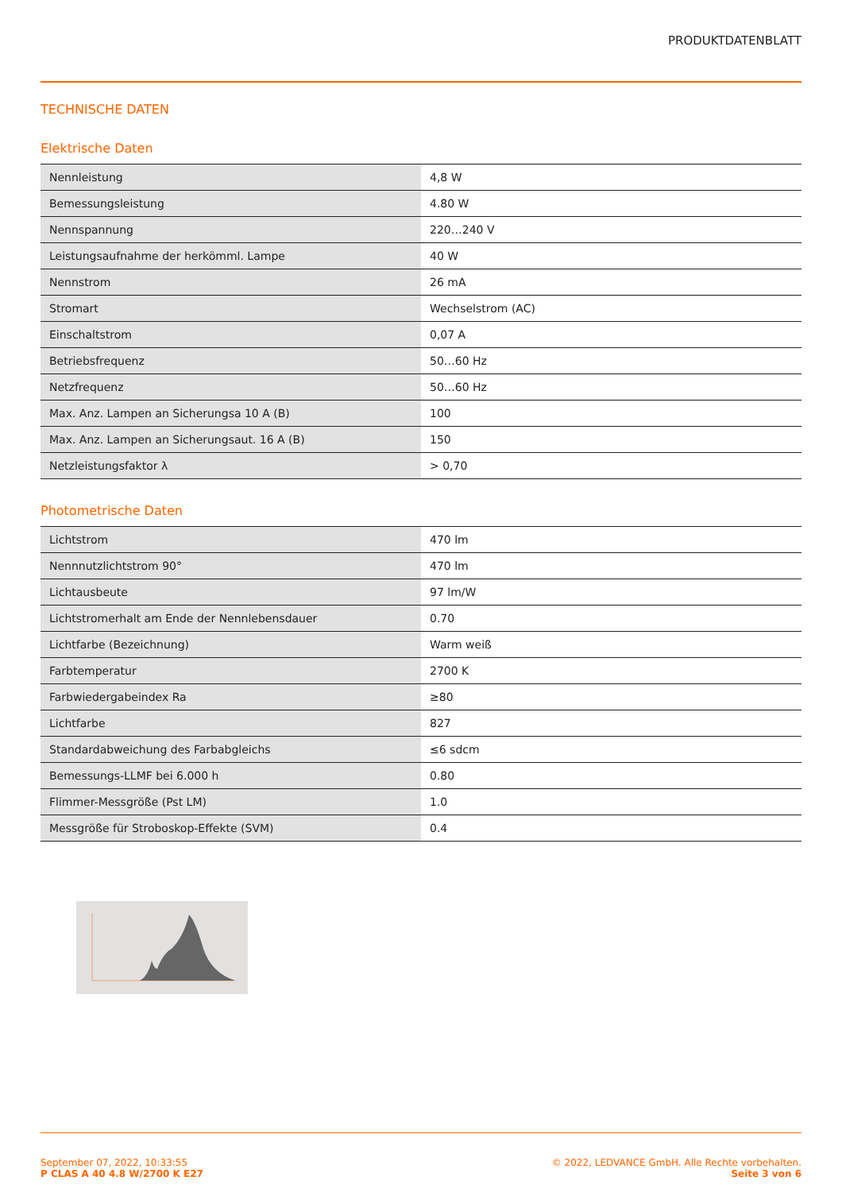PRODUKTDATENBLATT
TECHNISCHE DATEN
Elektrische Daten
| Nennleistung | 4,8 W |
| Bemessungsleistung | 4.80 W |
| Nennspannung | 220…240 V |
| Leistungsaufnahme der herkömml. Lampe | 40 W |
| Nennstrom | 26 mA |
| Stromart | Wechselstrom (AC) |
| Einschaltstrom | 0,07 A |
| Betriebsfrequenz | 50…60 Hz |
| Netzfrequenz | 50…60 Hz |
| Max. Anz. Lampen an Sicherungsa 10 A (B) | 100 |
| Max. Anz. Lampen an Sicherungsaut. 16 A (B) | 150 |
| Netzleistungsfaktor λ | > 0,70 |
Photometrische Daten
| Lichtstrom | 470 lm |
| Nennnutzlichtstrom 90° | 470 lm |
| Lichtausbeute | 97 lm/W |
| Lichtstromerhalt am Ende der Nennlebensdauer | 0.70 |
| Lichtfarbe (Bezeichnung) | Warm weiß |
| Farbtemperatur | 2700 K |
| Farbwiedergabeindex Ra | ≥80 |
| Lichtfarbe | 827 |
| Standardabweichung des Farbabgleichs | ≤6 sdcm |
| Bemessungs-LLMF bei 6.000 h | 0.80 |
| Flimmer-Messgröße (Pst LM) | 1.0 |
| Messgröße für Stroboskop-Effekte (SVM) | 0.4 |
September 07, 2022, 10:33:55
P CLAS A 40 4.8 W/2700 K E27
© 2022, LEDVANCE GmbH. Alle Rechte vorbehalten.
Seite 3 von 6